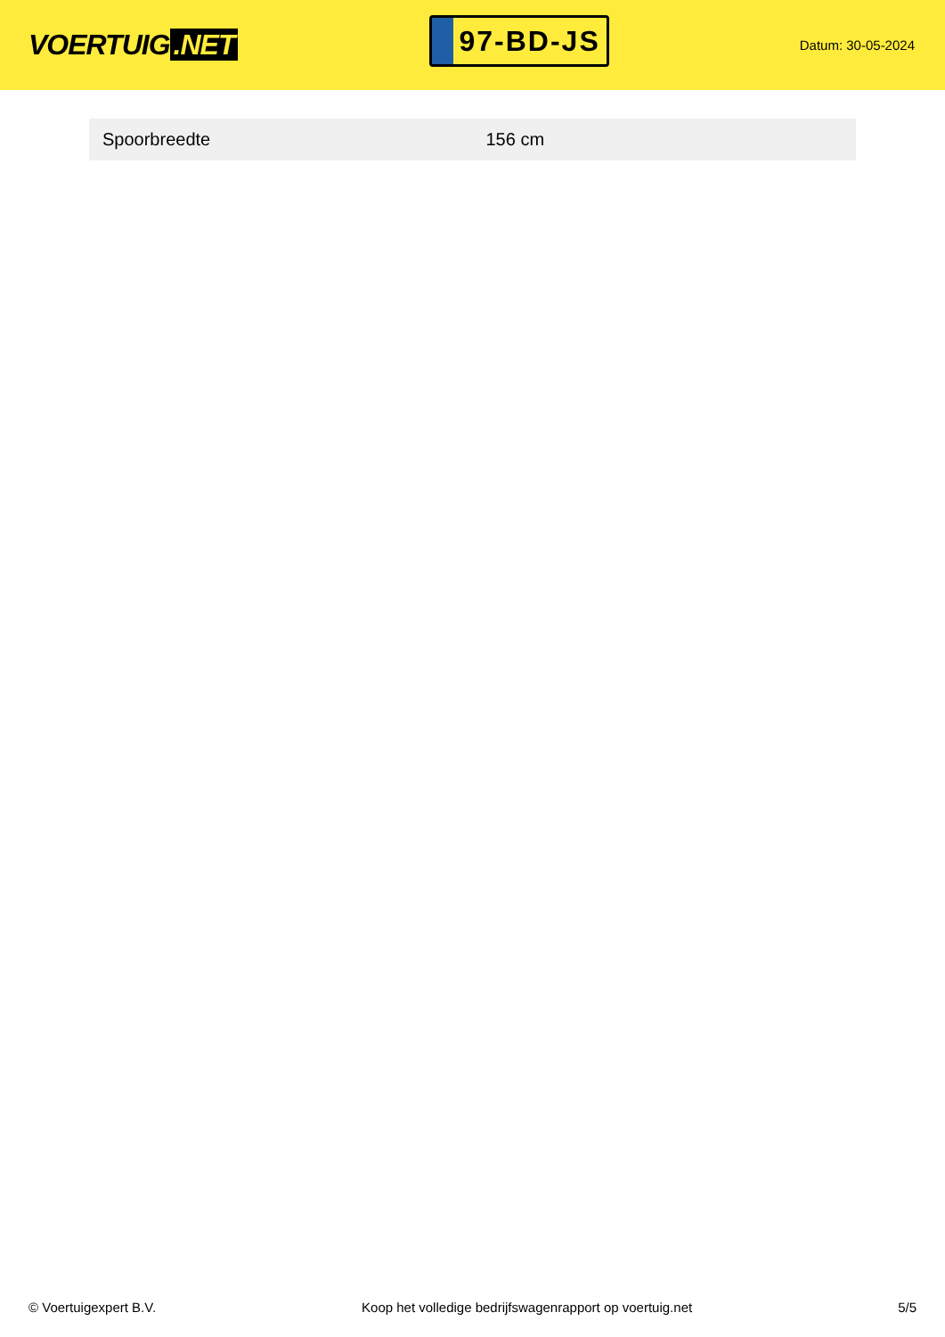VOERTUIG.NET
97-BD-JS
Datum: 30-05-2024
| Spoorbreedte | 156 cm |
© Voertuigexpert B.V. Koop het volledige bedrijfswagenrapport op voertuig.net 5/5